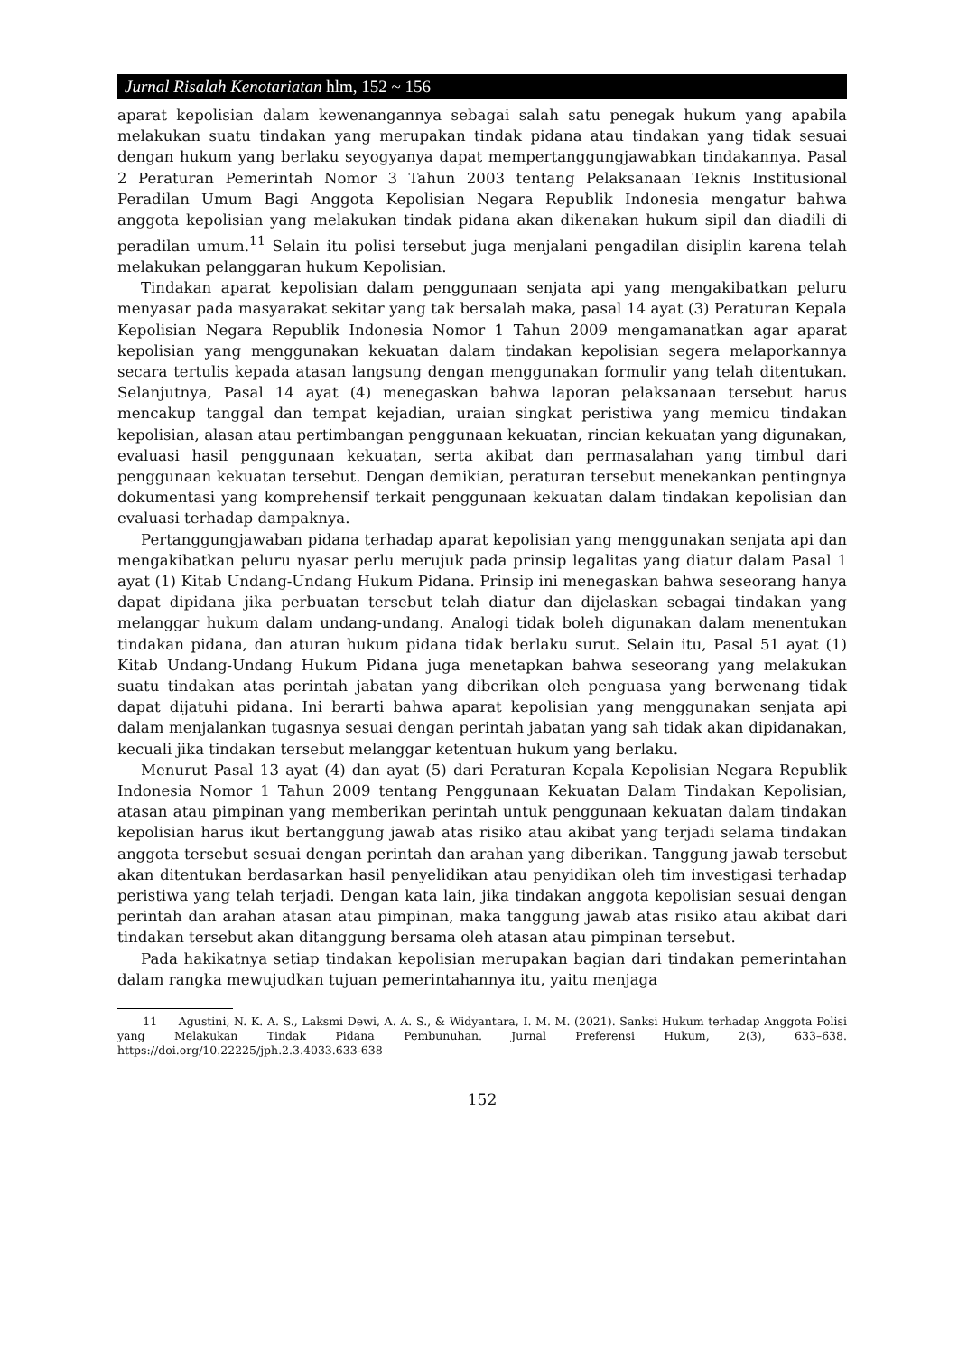Jurnal Risalah Kenotariatan hlm, 152 ~ 156
aparat kepolisian dalam kewenangannya sebagai salah satu penegak hukum yang apabila melakukan suatu tindakan yang merupakan tindak pidana atau tindakan yang tidak sesuai dengan hukum yang berlaku seyogyanya dapat mempertanggungjawabkan tindakannya. Pasal 2 Peraturan Pemerintah Nomor 3 Tahun 2003 tentang Pelaksanaan Teknis Institusional Peradilan Umum Bagi Anggota Kepolisian Negara Republik Indonesia mengatur bahwa anggota kepolisian yang melakukan tindak pidana akan dikenakan hukum sipil dan diadili di peradilan umum.<sup>11</sup> Selain itu polisi tersebut juga menjalani pengadilan disiplin karena telah melakukan pelanggaran hukum Kepolisian.
Tindakan aparat kepolisian dalam penggunaan senjata api yang mengakibatkan peluru menyasar pada masyarakat sekitar yang tak bersalah maka, pasal 14 ayat (3) Peraturan Kepala Kepolisian Negara Republik Indonesia Nomor 1 Tahun 2009 mengamanatkan agar aparat kepolisian yang menggunakan kekuatan dalam tindakan kepolisian segera melaporkannya secara tertulis kepada atasan langsung dengan menggunakan formulir yang telah ditentukan. Selanjutnya, Pasal 14 ayat (4) menegaskan bahwa laporan pelaksanaan tersebut harus mencakup tanggal dan tempat kejadian, uraian singkat peristiwa yang memicu tindakan kepolisian, alasan atau pertimbangan penggunaan kekuatan, rincian kekuatan yang digunakan, evaluasi hasil penggunaan kekuatan, serta akibat dan permasalahan yang timbul dari penggunaan kekuatan tersebut. Dengan demikian, peraturan tersebut menekankan pentingnya dokumentasi yang komprehensif terkait penggunaan kekuatan dalam tindakan kepolisian dan evaluasi terhadap dampaknya.
Pertanggungjawaban pidana terhadap aparat kepolisian yang menggunakan senjata api dan mengakibatkan peluru nyasar perlu merujuk pada prinsip legalitas yang diatur dalam Pasal 1 ayat (1) Kitab Undang-Undang Hukum Pidana. Prinsip ini menegaskan bahwa seseorang hanya dapat dipidana jika perbuatan tersebut telah diatur dan dijelaskan sebagai tindakan yang melanggar hukum dalam undang-undang. Analogi tidak boleh digunakan dalam menentukan tindakan pidana, dan aturan hukum pidana tidak berlaku surut. Selain itu, Pasal 51 ayat (1) Kitab Undang-Undang Hukum Pidana juga menetapkan bahwa seseorang yang melakukan suatu tindakan atas perintah jabatan yang diberikan oleh penguasa yang berwenang tidak dapat dijatuhi pidana. Ini berarti bahwa aparat kepolisian yang menggunakan senjata api dalam menjalankan tugasnya sesuai dengan perintah jabatan yang sah tidak akan dipidanakan, kecuali jika tindakan tersebut melanggar ketentuan hukum yang berlaku.
Menurut Pasal 13 ayat (4) dan ayat (5) dari Peraturan Kepala Kepolisian Negara Republik Indonesia Nomor 1 Tahun 2009 tentang Penggunaan Kekuatan Dalam Tindakan Kepolisian, atasan atau pimpinan yang memberikan perintah untuk penggunaan kekuatan dalam tindakan kepolisian harus ikut bertanggung jawab atas risiko atau akibat yang terjadi selama tindakan anggota tersebut sesuai dengan perintah dan arahan yang diberikan. Tanggung jawab tersebut akan ditentukan berdasarkan hasil penyelidikan atau penyidikan oleh tim investigasi terhadap peristiwa yang telah terjadi. Dengan kata lain, jika tindakan anggota kepolisian sesuai dengan perintah dan arahan atasan atau pimpinan, maka tanggung jawab atas risiko atau akibat dari tindakan tersebut akan ditanggung bersama oleh atasan atau pimpinan tersebut.
Pada hakikatnya setiap tindakan kepolisian merupakan bagian dari tindakan pemerintahan dalam rangka mewujudkan tujuan pemerintahannya itu, yaitu menjaga
11 Agustini, N. K. A. S., Laksmi Dewi, A. A. S., & Widyantara, I. M. M. (2021). Sanksi Hukum terhadap Anggota Polisi yang Melakukan Tindak Pidana Pembunuhan. Jurnal Preferensi Hukum, 2(3), 633–638. https://doi.org/10.22225/jph.2.3.4033.633-638
152